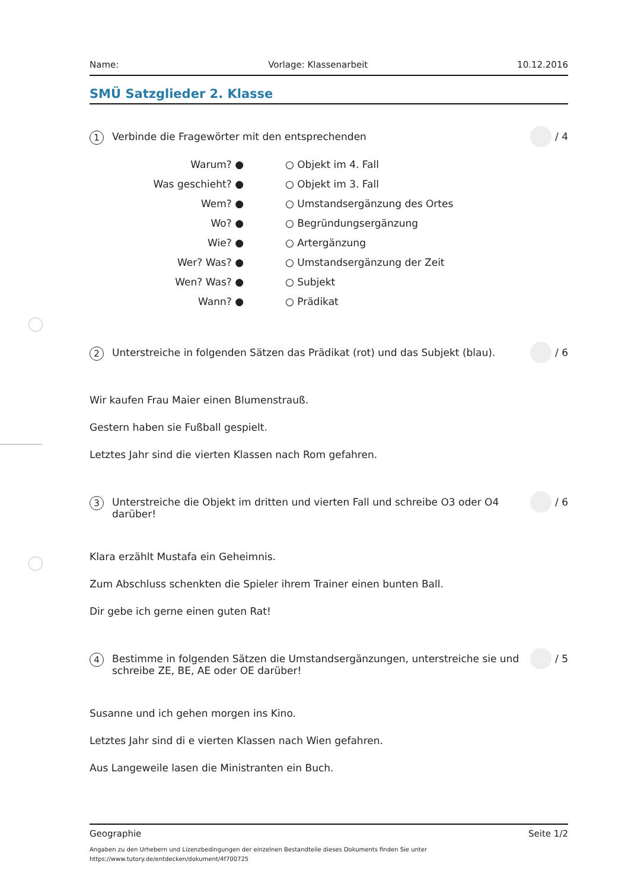Name: Vorlage: Klassenarbeit 10.12.2016
SMÜ Satzglieder 2. Klasse
1
Verbinde die Fragewörter mit den entsprechenden
/ 4
| Warum? ● | | ○ Objekt im 4. Fall |
| Was geschieht? ● | | ○ Objekt im 3. Fall |
| Wem? ● | | ○ Umstandsergänzung des Ortes |
| Wo? ● | | ○ Begründungsergänzung |
| Wie? ● | | ○ Artergänzung |
| Wer? Was? ● | | ○ Umstandsergänzung der Zeit |
| Wen? Was? ● | | ○ Subjekt |
| Wann? ● | | ○ Prädikat |
2
Unterstreiche in folgenden Sätzen das Prädikat (rot) und das Subjekt (blau).
/ 6
Wir kaufen Frau Maier einen Blumenstrauß.
Gestern haben sie Fußball gespielt.
Letztes Jahr sind die vierten Klassen nach Rom gefahren.
3
Unterstreiche die Objekt im dritten und vierten Fall und schreibe O3 oder O4 darüber!
/ 6
Klara erzählt Mustafa ein Geheimnis.
Zum Abschluss schenkten die Spieler ihrem Trainer einen bunten Ball.
Dir gebe ich gerne einen guten Rat!
4
Bestimme in folgenden Sätzen die Umstandsergänzungen, unterstreiche sie und schreibe ZE, BE, AE oder OE darüber!
/ 5
Susanne und ich gehen morgen ins Kino.
Letztes Jahr sind di e vierten Klassen nach Wien gefahren.
Aus Langeweile lasen die Ministranten ein Buch.
Geographie Seite 1/2
Angaben zu den Urhebern und Lizenzbedingungen der einzelnen Bestandteile dieses Dokuments finden Sie unter
https://www.tutory.de/entdecken/dokument/4f700725